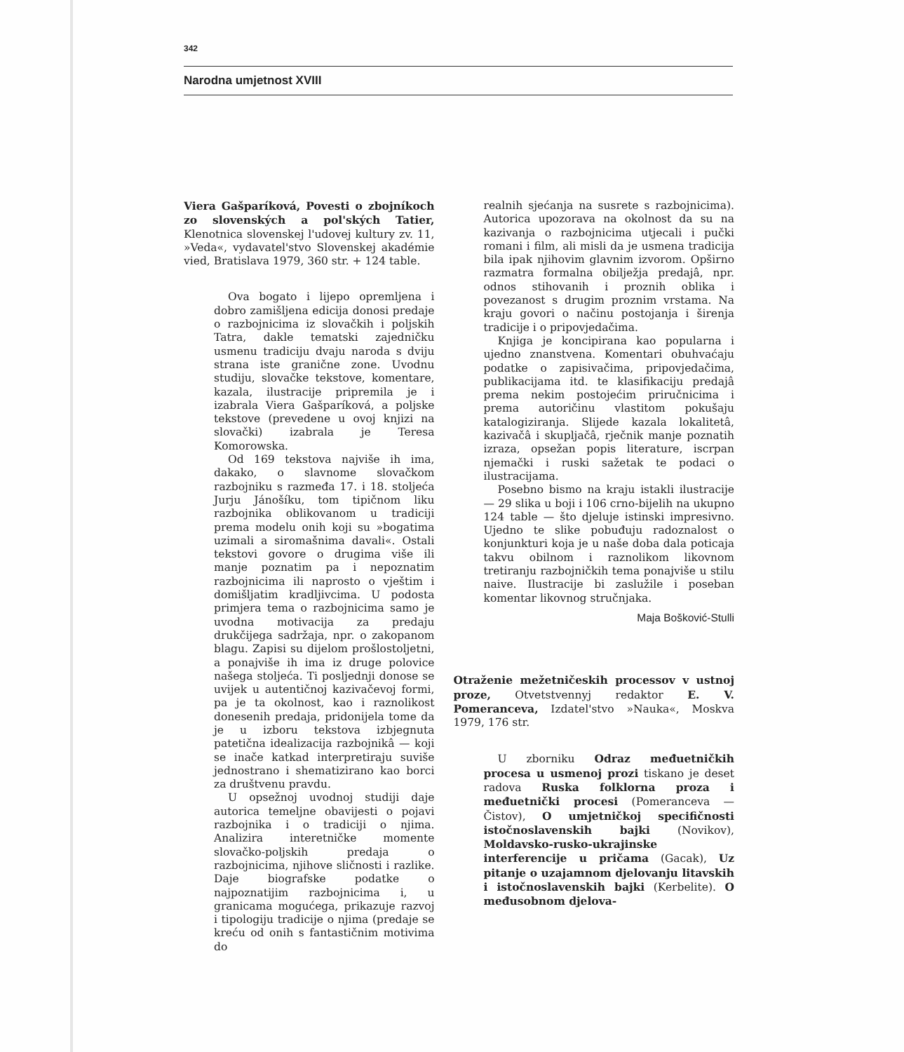342
Narodna umjetnost XVIII
Viera Gašparíková, Povesti o zbojníkoch zo slovenských a pol'ských Tatier, Klenotnica slovenskej l'udovej kultury zv. 11, »Veda«, vydavatel'stvo Slovenskej akadémie vied, Bratislava 1979, 360 str. + 124 table.
Ova bogato i lijepo opremljena i dobro zamišljena edicija donosi predaje o razbojnicima iz slovačkih i poljskih Tatra, dakle tematski zajedničku usmenu tradiciju dvaju naroda s dviju strana iste granične zone. Uvodnu studiju, slovačke tekstove, komentare, kazala, ilustracije pripremila je i izabrala Viera Gašparíková, a poljske tekstove (prevedene u ovoj knjizi na slovački) izabrala je Teresa Komorowska.
Od 169 tekstova najviše ih ima, dakako, o slavnome slovačkom razbojniku s razmeđa 17. i 18. stoljeća Jurju Jánošíku, tom tipičnom liku razbojnika oblikovanom u tradiciji prema modelu onih koji su »bogatima uzimali a siromašnima davali«. Ostali tekstovi govore o drugima više ili manje poznatim pa i nepoznatim razbojnicima ili naprosto o vještim i domišljatim kradljivcima. U podosta primjera tema o razbojnicima samo je uvodna motivacija za predaju drukčijega sadržaja, npr. o zakopanom blagu. Zapisi su dijelom prošlostoljetni, a ponajviše ih ima iz druge polovice našega stoljeća. Ti posljednji donose se uvijek u autentičnoj kazivačevoj formi, pa je ta okolnost, kao i raznolikost donesenih predaja, pridonijela tome da je u izboru tekstova izbjegnuta patetična idealizacija razbojnikâ — koji se inače katkad interpretiraju suviše jednostrano i shematizirano kao borci za društvenu pravdu.
U opsežnoj uvodnoj studiji daje autorica temeljne obavijesti o pojavi razbojnika i o tradiciji o njima. Analizira interetničke momente slovačko-poljskih predaja o razbojnicima, njihove sličnosti i razlike. Daje biografske podatke o najpoznatijim razbojnicima i, u granicama mogućega, prikazuje razvoj i tipologiju tradicije o njima (predaje se kreću od onih s fantastičnim motivima do
realnih sjećanja na susrete s razbojnicima). Autorica upozorava na okolnost da su na kazivanja o razbojnicima utjecali i pučki romani i film, ali misli da je usmena tradicija bila ipak njihovim glavnim izvorom. Opširno razmatra formalna obilježja predajâ, npr. odnos stihovanih i proznih oblika i povezanost s drugim proznim vrstama. Na kraju govori o načinu postojanja i širenja tradicije i o pripovjedačima.
Knjiga je koncipirana kao popularna i ujedno znanstvena. Komentari obuhvaćaju podatke o zapisivačima, pripovjedačima, publikacijama itd. te klasifikaciju predajâ prema nekim postojećim priručnicima i prema autoričinu vlastitom pokušaju katalogiziranja. Slijede kazala lokalitetâ, kazivačâ i skupljačâ, rječnik manje poznatih izraza, opsežan popis literature, iscrpan njemački i ruski sažetak te podaci o ilustracijama.
Posebno bismo na kraju istakli ilustracije — 29 slika u boji i 106 crno-bijelih na ukupno 124 table — što djeluje istinski impresivno. Ujedno te slike pobuđuju radoznalost o konjunkturi koja je u naše doba dala poticaja takvu obilnom i raznolikom likovnom tretiranju razbojničkih tema ponajviše u stilu naive. Ilustracije bi zaslužile i poseban komentar likovnog stručnjaka.
Maja Bošković-Stulli
Otraženie mežetničeskih processov v ustnoj proze, Otvetstvennyj redaktor E. V. Pomeranceva, Izdatel'stvo »Nauka«, Moskva 1979, 176 str.
U zborniku Odraz međuetničkih procesa u usmenoj prozi tiskano je deset radova Ruska folklorna proza i međuetnički procesi (Pomeranceva — Čistov), O umjetničkoj specifičnosti istočnoslavenskih bajki (Novikov), Moldavsko-rusko-ukrajinske interferencije u pričama (Gacak), Uz pitanje o uzajamnom djelovanju litavskih i istočnoslavenskih bajki (Kerbelite). O međusobnom djelova-